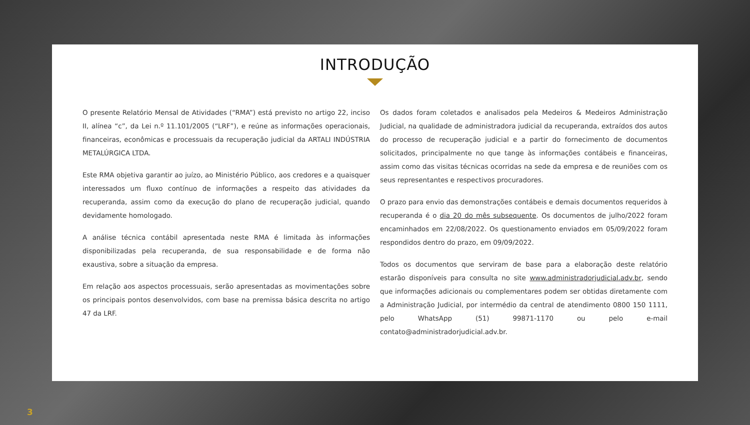INTRODUÇÃO
O presente Relatório Mensal de Atividades (“RMA”) está previsto no artigo 22, inciso II, alínea “c”, da Lei n.º 11.101/2005 (“LRF”), e reúne as informações operacionais, financeiras, econômicas e processuais da recuperação judicial da ARTALI INDÚSTRIA METALÚRGICA LTDA.
Este RMA objetiva garantir ao juízo, ao Ministério Público, aos credores e a quaisquer interessados um fluxo contínuo de informações a respeito das atividades da recuperanda, assim como da execução do plano de recuperação judicial, quando devidamente homologado.
A análise técnica contábil apresentada neste RMA é limitada às informações disponibilizadas pela recuperanda, de sua responsabilidade e de forma não exaustiva, sobre a situação da empresa.
Em relação aos aspectos processuais, serão apresentadas as movimentações sobre os principais pontos desenvolvidos, com base na premissa básica descrita no artigo 47 da LRF.
Os dados foram coletados e analisados pela Medeiros & Medeiros Administração Judicial, na qualidade de administradora judicial da recuperanda, extraídos dos autos do processo de recuperação judicial e a partir do fornecimento de documentos solicitados, principalmente no que tange às informações contábeis e financeiras, assim como das visitas técnicas ocorridas na sede da empresa e de reuniões com os seus representantes e respectivos procuradores.
O prazo para envio das demonstrações contábeis e demais documentos requeridos à recuperanda é o dia 20 do mês subsequente. Os documentos de julho/2022 foram encaminhados em 22/08/2022. Os questionamento enviados em 05/09/2022 foram respondidos dentro do prazo, em 09/09/2022.
Todos os documentos que serviram de base para a elaboração deste relatório estarão disponíveis para consulta no site www.administradorjudicial.adv.br, sendo que informações adicionais ou complementares podem ser obtidas diretamente com a Administração Judicial, por intermédio da central de atendimento 0800 150 1111, pelo WhatsApp (51) 99871-1170 ou pelo e-mail contato@administradorjudicial.adv.br.
3